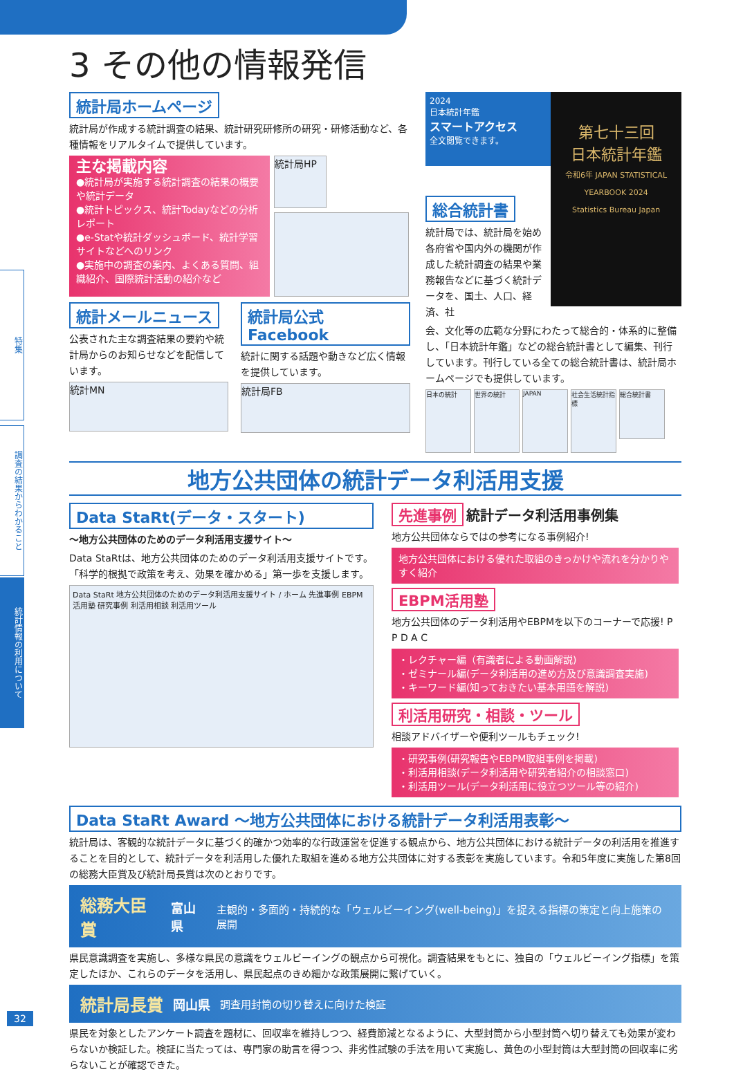特集
調査の結果からわかること
統計情報の利用について
3 その他の情報発信
統計局ホームページ
統計局が作成する統計調査の結果、統計研究研修所の研究・研修活動など、各種情報をリアルタイムで提供しています。
主な掲載内容
●統計局が実施する統計調査の結果の概要や統計データ
●統計トピックス、統計Todayなどの分析レポート
●e-Statや統計ダッシュボード、統計学習サイトなどへのリンク
●実施中の調査の案内、よくある質問、組織紹介、国際統計活動の紹介など
統計局HP
統計メールニュース
公表された主な調査結果の要約や統計局からのお知らせなどを配信しています。
統計MN
統計局公式Facebook
統計に関する話題や動きなど広く情報を提供しています。
統計局FB
2024
日本統計年鑑
スマートアクセス
全文閲覧できます。
第七十三回
日本統計年鑑
令和6年 JAPAN STATISTICAL YEARBOOK 2024
Statistics Bureau Japan
総合統計書
統計局では、統計局を始め各府省や国内外の機関が作成した統計調査の結果や業務報告などに基づく統計データを、国土、人口、経済、社
会、文化等の広範な分野にわたって総合的・体系的に整備し、「日本統計年鑑」などの総合統計書として編集、刊行しています。刊行している全ての総合統計書は、統計局ホームページでも提供しています。
日本の統計 世界の統計 JAPAN 社会生活統計指標
総合統計書
地方公共団体の統計データ利活用支援
Data StaRt(データ・スタート)
～地方公共団体のためのデータ利活用支援サイト～
Data StaRtは、地方公共団体のためのデータ利活用支援サイトです。「科学的根拠で政策を考え、効果を確かめる」第一歩を支援します。
Data StaRt 地方公共団体のためのデータ利活用支援サイト / ホーム 先進事例 EBPM活用塾 研究事例 利活用相談 利活用ツール
先進事例 統計データ利活用事例集
地方公共団体ならではの参考になる事例紹介!
地方公共団体における優れた取組のきっかけや流れを分かりやすく紹介
EBPM活用塾
地方公共団体のデータ利活用やEBPMを以下のコーナーで応援! P P D A C
・レクチャー編（有識者による動画解説)
・ゼミナール編(データ利活用の進め方及び意識調査実施)
・キーワード編(知っておきたい基本用語を解説)
利活用研究・相談・ツール
相談アドバイザーや便利ツールもチェック!
・研究事例(研究報告やEBPM取組事例を掲載)
・利活用相談(データ利活用や研究者紹介の相談窓口)
・利活用ツール(データ利活用に役立つツール等の紹介)
Data StaRt Award ～地方公共団体における統計データ利活用表彰～
統計局は、客観的な統計データに基づく的確かつ効率的な行政運営を促進する観点から、地方公共団体における統計データの利活用を推進することを目的として、統計データを利活用した優れた取組を進める地方公共団体に対する表彰を実施しています。令和5年度に実施した第8回の総務大臣賞及び統計局長賞は次のとおりです。
総務大臣賞 富山県 主観的・多面的・持続的な「ウェルビーイング(well-being)」を捉える指標の策定と向上施策の展開
県民意識調査を実施し、多様な県民の意識をウェルビーイングの観点から可視化。調査結果をもとに、独自の「ウェルビーイング指標」を策定したほか、これらのデータを活用し、県民起点のきめ細かな政策展開に繋げていく。
統計局長賞 岡山県 調査用封筒の切り替えに向けた検証
県民を対象としたアンケート調査を題材に、回収率を維持しつつ、経費節減となるように、大型封筒から小型封筒へ切り替えても効果が変わらないか検証した。検証に当たっては、専門家の助言を得つつ、非劣性試験の手法を用いて実施し、黄色の小型封筒は大型封筒の回収率に劣らないことが確認できた。
32